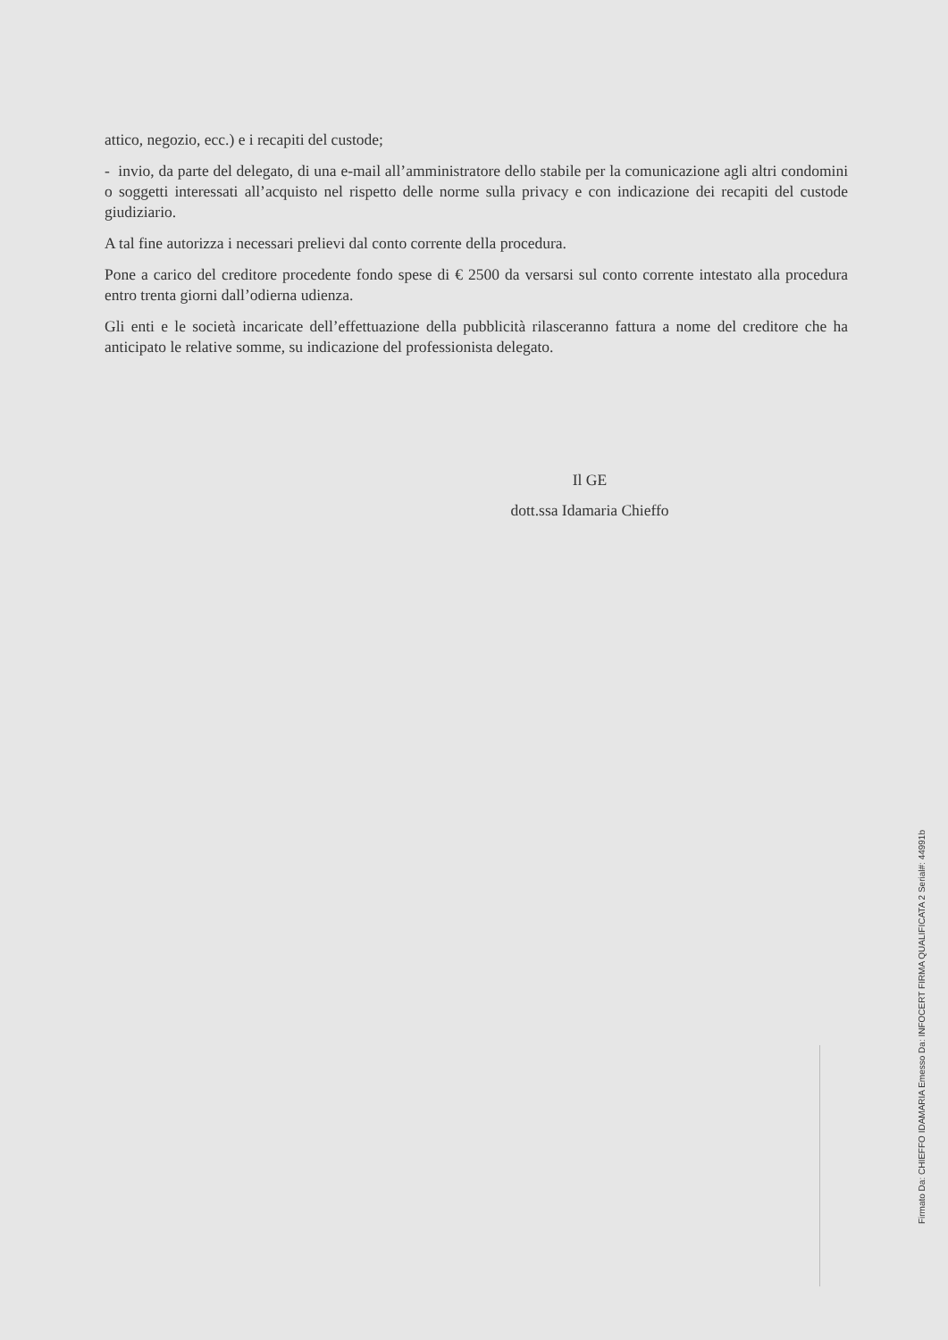attico, negozio, ecc.) e i recapiti del custode;
- invio, da parte del delegato, di una e-mail all’amministratore dello stabile per la comunicazione agli altri condomini o soggetti interessati all’acquisto nel rispetto delle norme sulla privacy e con indicazione dei recapiti del custode giudiziario.
A tal fine autorizza i necessari prelievi dal conto corrente della procedura.
Pone a carico del creditore procedente fondo spese di € 2500 da versarsi sul conto corrente intestato alla procedura entro trenta giorni dall’odierna udienza.
Gli enti e le società incaricate dell’effettuazione della pubblicità rilasceranno fattura a nome del creditore che ha anticipato le relative somme, su indicazione del professionista delegato.
Il GE
dott.ssa Idamaria Chieffo
Firmato Da: CHIEFFO IDAMARIA Emesso Da: INFOCERT FIRMA QUALIFICATA 2 Serial#: 44991b